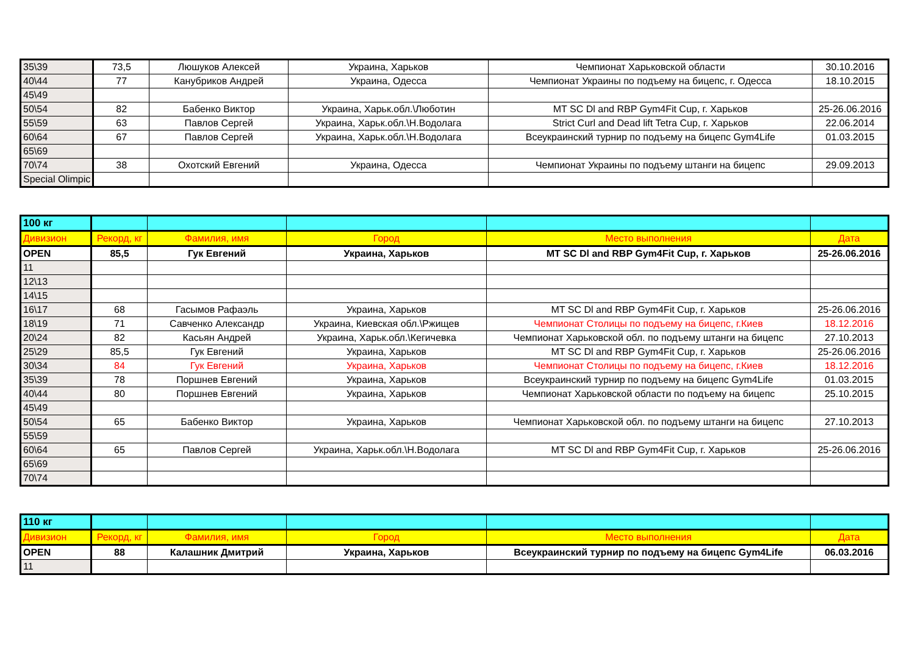| 35\39 | 73,5 | Люшуков Алексей | Украина, Харьков | Чемпионат Харьковской области | 30.10.2016 |
| 40\44 | 77 | Канубриков Андрей | Украина, Одесса | Чемпионат Украины по подъему на бицепс, г. Одесса | 18.10.2015 |
| 45\49 | | | | | |
| 50\54 | 82 | Бабенко Виктор | Украина, Харьк.обл.\Люботин | MT SC Dl and RBP Gym4Fit Cup, г. Харьков | 25-26.06.2016 |
| 55\59 | 63 | Павлов Сергей | Украина, Харьк.обл.\Н.Водолага | Strict Curl and Dead lift Tetra Cup, г. Харьков | 22.06.2014 |
| 60\64 | 67 | Павлов Сергей | Украина, Харьк.обл.\Н.Водолага | Всеукраинский турнир по подъему на бицепс Gym4Life | 01.03.2015 |
| 65\69 | | | | | |
| 70\74 | 38 | Охотский Евгений | Украина, Одесса | Чемпионат Украины по подъему штанги на бицепс | 29.09.2013 |
| Special Olimpic | | | | | |
| 100 кг | | | | | |
| Дивизион | Рекорд, кг | Фамилия, имя | Город | Место выполнения | Дата |
| OPEN | 85,5 | Гук Евгений | Украина, Харьков | MT SC Dl and RBP Gym4Fit Cup, г. Харьков | 25-26.06.2016 |
| 11 | | | | | |
| 12\13 | | | | | |
| 14\15 | | | | | |
| 16\17 | 68 | Гасымов Рафаэль | Украина, Харьков | MT SC Dl and RBP Gym4Fit Cup, г. Харьков | 25-26.06.2016 |
| 18\19 | 71 | Савченко Александр | Украина, Киевская обл.\Ржищев | Чемпионат Столицы по подъему на бицепс, г.Киев | 18.12.2016 |
| 20\24 | 82 | Касьян Андрей | Украина, Харьк.обл.\Кегичевка | Чемпионат Харьковской обл. по подъему штанги на бицепс | 27.10.2013 |
| 25\29 | 85,5 | Гук Евгений | Украина, Харьков | MT SC Dl and RBP Gym4Fit Cup, г. Харьков | 25-26.06.2016 |
| 30\34 | 84 | Гук Евгений | Украина, Харьков | Чемпионат Столицы по подъему на бицепс, г.Киев | 18.12.2016 |
| 35\39 | 78 | Поршнев Евгений | Украина, Харьков | Всеукраинский турнир по подъему на бицепс Gym4Life | 01.03.2015 |
| 40\44 | 80 | Поршнев Евгений | Украина, Харьков | Чемпионат Харьковской области по подъему на бицепс | 25.10.2015 |
| 45\49 | | | | | |
| 50\54 | 65 | Бабенко Виктор | Украина, Харьков | Чемпионат Харьковской обл. по подъему штанги на бицепс | 27.10.2013 |
| 55\59 | | | | | |
| 60\64 | 65 | Павлов Сергей | Украина, Харьк.обл.\Н.Водолага | MT SC Dl and RBP Gym4Fit Cup, г. Харьков | 25-26.06.2016 |
| 65\69 | | | | | |
| 70\74 | | | | | |
| 110 кг | | | | | |
| Дивизион | Рекорд, кг | Фамилия, имя | Город | Место выполнения | Дата |
| OPEN | 88 | Калашник Дмитрий | Украина, Харьков | Всеукраинский турнир по подъему на бицепс Gym4Life | 06.03.2016 |
| 11 | | | | | |